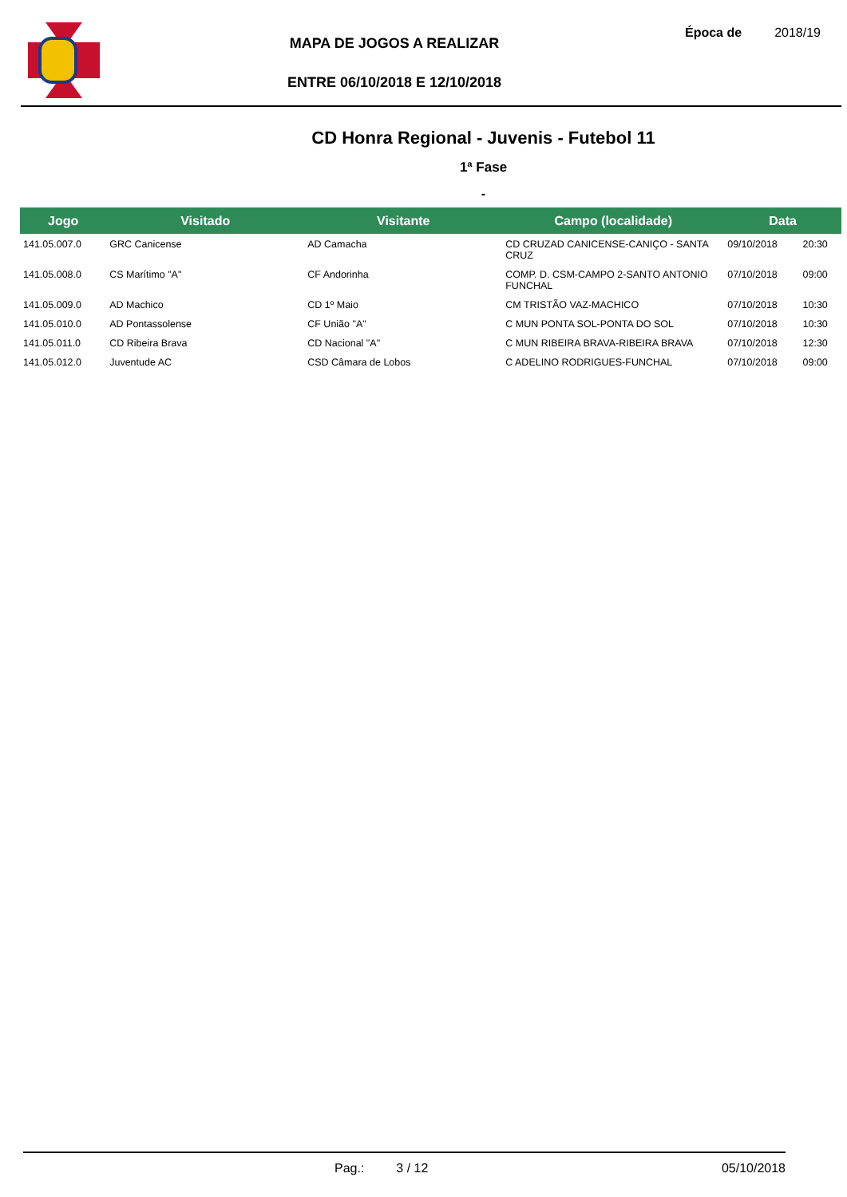MAPA DE JOGOS A REALIZAR
ENTRE 06/10/2018 E 12/10/2018
Época de 2018/19
CD Honra Regional - Juvenis - Futebol 11
1ª Fase
-
| Jogo | Visitado | Visitante | Campo (localidade) | Data | |
| --- | --- | --- | --- | --- | --- |
| 141.05.007.0 | GRC Canicense | AD Camacha | CD CRUZAD CANICENSE-CANIÇO - SANTA CRUZ | 09/10/2018 | 20:30 |
| 141.05.008.0 | CS Marítimo "A" | CF Andorinha | COMP. D. CSM-CAMPO 2-SANTO ANTONIO FUNCHAL | 07/10/2018 | 09:00 |
| 141.05.009.0 | AD Machico | CD 1º Maio | CM TRISTÃO VAZ-MACHICO | 07/10/2018 | 10:30 |
| 141.05.010.0 | AD Pontassolense | CF União "A" | C MUN PONTA SOL-PONTA DO SOL | 07/10/2018 | 10:30 |
| 141.05.011.0 | CD Ribeira Brava | CD Nacional "A" | C MUN RIBEIRA BRAVA-RIBEIRA BRAVA | 07/10/2018 | 12:30 |
| 141.05.012.0 | Juventude AC | CSD Câmara de Lobos | C ADELINO RODRIGUES-FUNCHAL | 07/10/2018 | 09:00 |
Pag.: 3 / 12 05/10/2018